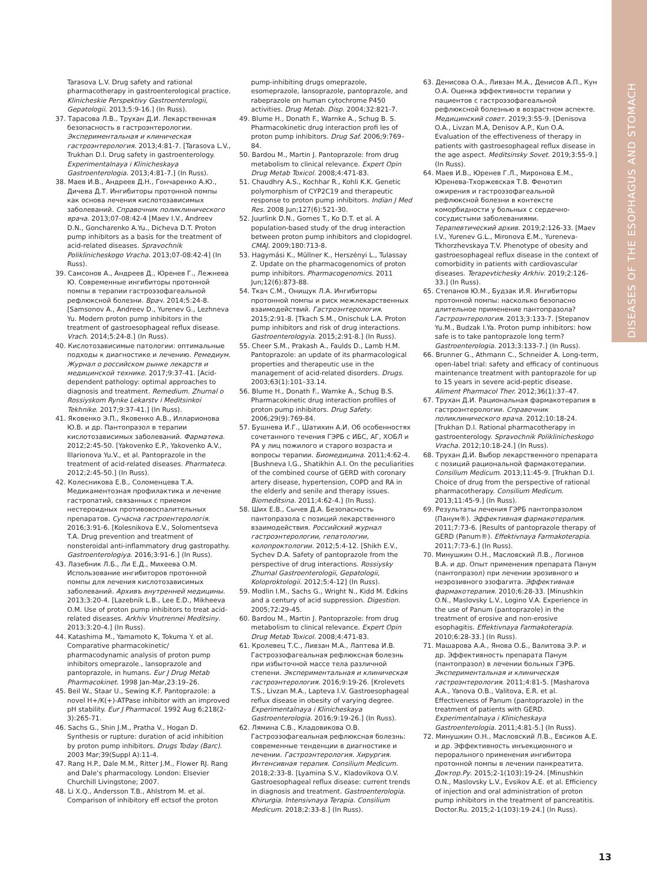DISEASES OF THE ESOPHAGUS AND STOMACH
Tarasova L.V. Drug safety and rational pharmacotherapy in gastroenterological practice. Klinicheskie Perspektivy Gastroenterologii, Gepatologii. 2013;5:9-16.] (In Russ).
37. Тарасова Л.В., Трухан Д.И. Лекарственная безопасность в гастроэнтерологии. Экспериментальная и клиническая гастроэнтерология. 2013;4:81-7. [Tarasova L.V., Trukhan D.I. Drug safety in gastroenterology. Experimentalnaya i Klinicheskaya Gastroenterologia. 2013;4:81-7.] (In Russ).
38. Маев И.В., Андреев Д.Н., Гончаренко А.Ю., Дичева Д.Т. Ингибиторы протонной помпы как основа лечения кислотозависимых заболеваний. Справочник поликлинического врача. 2013;07-08:42-4 [Maev I.V., Andreev D.N., Goncharenko A.Yu., Dicheva D.T. Proton pump inhibitors as a basis for the treatment of acid-related diseases. Spravochnik Poliklinicheskogo Vracha. 2013;07-08:42-4] (In Russ).
39. Самсонов А., Андреев Д., Юренев Г., Лежнева Ю. Современные ингибиторы протонной помпы в терапии гастроэзофагеальной рефлюксной болезни. Врач. 2014;5:24-8. [Samsonov A., Andreev D., Yurenev G., Lezhneva Yu. Modern proton pump inhibitors in the treatment of gastroesophageal reflux disease. Vrach. 2014;5:24-8.] (In Russ).
40. Кислотозависимые патологии: оптимальные подходы к диагностике и лечению. Ремедиум. Журнал о российском рынке лекарств и медицинской технике. 2017;9:37-41. [Acid-dependent pathology: optimal approaches to diagnosis and treatment. Remedium. Zhurnal o Rossiyskom Rynke Lekarstv i Meditsinkoi Tekhnike. 2017;9:37-41.] (In Russ).
41. Яковенко Э.П., Яковенко А.В., Илларионова Ю.В. и др. Пантопразол в терапии кислотозависимых заболеваний. Фарматека. 2012;2:45-50. [Yakovenko E.P., Yakovenko A.V., Illarionova Yu.V., et al. Pantoprazole in the treatment of acid-related diseases. Pharmateca. 2012;2:45-50.] (In Russ).
42. Колесникова Е.В., Соломенцева Т.А. Медикаментозная профилактика и лечение гастропатий, связанных с приемом нестероидных противовоспалительных препаратов. Сучасна гастроентерологія. 2016;3:91-6. [Kolesnikova E.V., Solomentseva T.A. Drug prevention and treatment of nonsteroidal anti-inflammatory drug gastropathy. Gastroenterologiya. 2016;3:91-6.] (In Russ).
43. Лазебник Л.Б., Ли Е.Д., Михеева О.М. Использование ингибиторов протонной помпы для лечения кислотозависимых заболеваний. Архивъ внутренней медицины. 2013;3:20-4. [Lazebnik L.B., Lee E.D., Mikheeva O.M. Use of proton pump inhibitors to treat acid-related diseases. Arkhiv Vnutrennei Meditsiny. 2013;3:20-4.] (In Russ).
44. Katashima M., Yamamoto K, Tokuma Y. et al. Comparative pharmacokinetic/ pharmacodynamic analysis of proton pump inhibitors omeprazole., lansoprazole and pantoprazole, in humans. Eur J Drug Metab Pharmacokinet. 1998 Jan-Mar,23:19–26.
45. Beil W., Staar U., Sewing K.F. Pantoprazole: a novel H+/K(+)-ATPase inhibitor with an improved pH stability. Eur J Pharmacol. 1992 Aug 6;218(2-3):265-71.
46. Sachs G., Shin J.M., Pratha V., Hogan D. Synthesis or rupture: duration of acid inhibition by proton pump inhibitors. Drugs Today (Barc). 2003 Mar;39(Suppl A):11-4.
47. Rang H.P., Dale M.M., Ritter J.M., Flower RJ. Rang and Dale’s pharmacology. London: Elsevier Churchill Livingstone; 2007.
48. Li X.Q., Andersson T.B., Ahlstrom M. et al. Comparison of inhibitory eff ectsof the proton
pump-inhibiting drugs omeprazole, esomeprazole, lansoprazole, pantoprazole, and rabeprazole on human cytochrome P450 activities. Drug Metab. Disp. 2004;32:821-7.
49. Blume H., Donath F., Warnke A., Schug B. S. Pharmacokinetic drug interaction profi les of proton pump inhibitors. Drug Saf. 2006;9:769–84.
50. Bardou M., Martin J. Pantoprazole: from drug metabolism to clinical relevance. Expert Opin Drug Metab Toxicol. 2008;4:471-83.
51. Chaudhry A.S., Kochhar R., Kohli K.K. Genetic polymorphism of CYP2C19 and therapeutic response to proton pump inhibitors. Indian J Med Res. 2008 Jun;127(6):521-30.
52. Juurlink D.N., Gomes T., Ko D.T. et al. A population-based study of the drug interaction between proton pump inhibitors and clopidogrel. CMAJ. 2009;180:713-8.
53. Hagymási K., Müllner K., Herszényi L., Tulassay Z. Update on the pharmacogenomics of proton pump inhibitors. Pharmacogenomics. 2011 Jun;12(6):873-88.
54. Ткач С.М., Онищук Л.А. Ингибиторы протонной помпы и риск межлекарственных взаимодействий. Гастроэнтерология. 2015;2:91-8. [Tkach S.M., Onischuk L.A. Proton pump inhibitors and risk of drug interactions. Gastroenterologyia. 2015;2:91-8.] (In Russ).
55. Cheer S.M., Prakash A., Faulds D., Lamb H.M. Pantoprazole: an update of its pharmacological properties and therapeutic use in the management of acid-related disorders. Drugs. 2003;63(1):101–33.14.
56. Blume H., Donath F., Warnke A., Schug B.S. Pharmacokinetic drug interaction profiles of proton pump inhibitors. Drug Safety. 2006;29(9):769-84.
57. Бушнева И.Г., Шатихин А.И. Об особенностях сочетанного течения ГЭРБ с ИБС, АГ, ХОБЛ и РА у лиц пожилого и старого возраста и вопросы терапии. Биомедицина. 2011;4:62-4. [Bushneva I.G., Shatikhin A.I. On the peculiarities of the combined course of GERD with coronary artery disease, hypertension, COPD and RA in the elderly and senile and therapy issues. Biomeditsina. 2011;4:62-4.] (In Russ).
58. Ших Е.В., Сычев Д.А. Безопасность пантопразола с позиций лекарственного взаимодействия. Российский журнал гастроэнтерологии, гепатологии, колопроктологии. 2012;5:4-12. [Shikh E.V., Sychev D.A. Safety of pantoprazole from the perspective of drug interactions. Rossiysky Zhurnal Gastroenterologii, Gepatologii, Koloproktologii. 2012;5:4-12] (In Russ).
59. Modlin I.M., Sachs G., Wright N., Kidd M. Edkins and a century of acid suppression. Digestion. 2005;72:29-45.
60. Bardou M., Martin J. Pantoprazole: from drug metabolism to clinical relevance. Expert Opin Drug Metab Toxicol. 2008;4:471-83.
61. Кролевец Т.С., Ливзан М.А., Лаптева И.В. Гастроэзофагеальная рефлюксная болезнь при избыточной массе тела различной степени. Экспериментальная и клиническая гастроэнтерология. 2016;9:19-26. [Krolevets T.S., Livzan M.A., Lapteva I.V. Gastroesophageal reflux disease in obesity of varying degree. Experimentalnaya i Klinicheskaya Gastroenterologia. 2016;9:19-26.] (In Russ).
62. Лямина С.В., Кладовикова О.В. Гастроэзофагеальная рефлюксная болезнь: современные тенденции в диагностике и лечении. Гастроэнтерология. Хирургия. Интенсивная терапия. Consilium Medicum. 2018;2:33-8. [Lyamina S.V., Kladovikova O.V. Gastroesophageal reflux disease: current trends in diagnosis and treatment. Gastroenterologia. Khirurgia. Intensivnaya Terapia. Consilium Medicum. 2018;2:33-8.] (In Russ).
63. Денисова О.А., Ливзан М.А., Денисов А.П., Кун О.А. Оценка эффективности терапии у пациентов с гастроэзофагеальной рефлюксной болезнью в возрастном аспекте. Медицинский совет. 2019;3:55-9. [Denisova O.A., Livzan M.A, Denisov A.P., Kun O.A. Evaluation of the effectiveness of therapy in patients with gastroesophageal reflux disease in the age aspect. Meditsinsky Sovet. 2019;3:55-9.] (In Russ).
64. Маев И.В., Юренев Г.Л., Миронова Е.М., Юренева-Тхоржевская Т.В. Фенотип ожирения и гастроэзофагеальной рефлюксной болезни в контексте коморбидности у больных с сердечно-сосудистыми заболеваниями. Терапевтический архив. 2019;2:126-33. [Maev I.V., Yurenev G.L., Mironova E.M., Yureneva-Tkhorzhevskaya T.V. Phenotype of obesity and gastroesophageal reflux disease in the context of comorbidity in patients with cardiovascular diseases. Terapevtichesky Arkhiv. 2019;2:126-33.] (In Russ).
65. Степанов Ю.М., Будзак И.Я. Ингибиторы протонной помпы: насколько безопасно длительное применение пантопразола? Гастроэнтерология. 2013;3:133-7. [Stepanov Yu.M., Budzak I.Ya. Proton pump inhibitors: how safe is to take pantoprazole long term? Gastroenterologia. 2013;3:133-7.] (In Russ).
66. Brunner G., Athmann C., Schneider A. Long-term, open-label trial: safety and efficacy of continuous maintenance treatment with pantoprazole for up to 15 years in severe acid-peptic disease. Aliment Pharmacol Ther. 2012;36(1):37–47.
67. Трухан Д.И. Рациональная фармакотерапия в гастроэнтерологии. Справочник поликлинического врача. 2012;10:18-24. [Trukhan D.I. Rational pharmacotherapy in gastroenterology. Spravochnik Poliklinicheskogo Vracha. 2012;10:18-24.] (In Russ).
68. Трухан Д.И. Выбор лекарственного препарата с позиций рациональной фармакотерапии. Consilium Medicum. 2013;11:45-9. [Trukhan D.I. Choice of drug from the perspective of rational pharmacotherapy. Consilium Medicum. 2013;11:45-9.] (In Russ).
69. Результаты лечения ГЭРБ пантопразолом (Панум®). Эффективная фармакотерапия. 2011;7:73-6. [Results of pantoprazole therapy of GERD (Panum®). Effektivnaya Farmakoterapia. 2011;7:73-6.] (In Russ).
70. Минушкин О.Н., Масловский Л.В., Логинов В.А. и др. Опыт применения препарата Панум (пантопразол) при лечении эрозивного и неэрозивного эзофагита. Эффективная фармакотерапия. 2010;6:28-33. [Minushkin O.N., Maslovsky L.V., Logino V.A. Experience in the use of Panum (pantoprazole) in the treatment of erosive and non-erosive esophagitis. Effektivnaya Farmakoterapia. 2010;6:28-33.] (In Russ).
71. Машарова А.А., Янова О.Б., Валитова Э.Р. и др. Эффективность препарата Панум (пантопразол) в лечении больных ГЭРБ. Экспериментальная и клиническая гастроэнтерология. 2011;4:81-5. [Masharova A.A., Yanova O.B., Valitova, E.R. et al. Effectiveness of Panum (pantoprazole) in the treatment of patients with GERD. Experimentalnaya i Klinicheskaya Gastroenterologia. 2011;4:81-5.] (In Russ).
72. Минушкин О.Н., Масловский Л.В., Евсиков А.Е. и др. Эффективность инъекционного и перорального применения ингибитора протонной помпы в лечении панкреатита. Доктор.Ру. 2015;2-1(103):19-24. [Minushkin O.N., Maslovsky L.V., Evsikov A.E. et al. Efficiency of injection and oral administration of proton pump inhibitors in the treatment of pancreatitis. Doctor.Ru. 2015;2-1(103):19-24.] (In Russ).
13